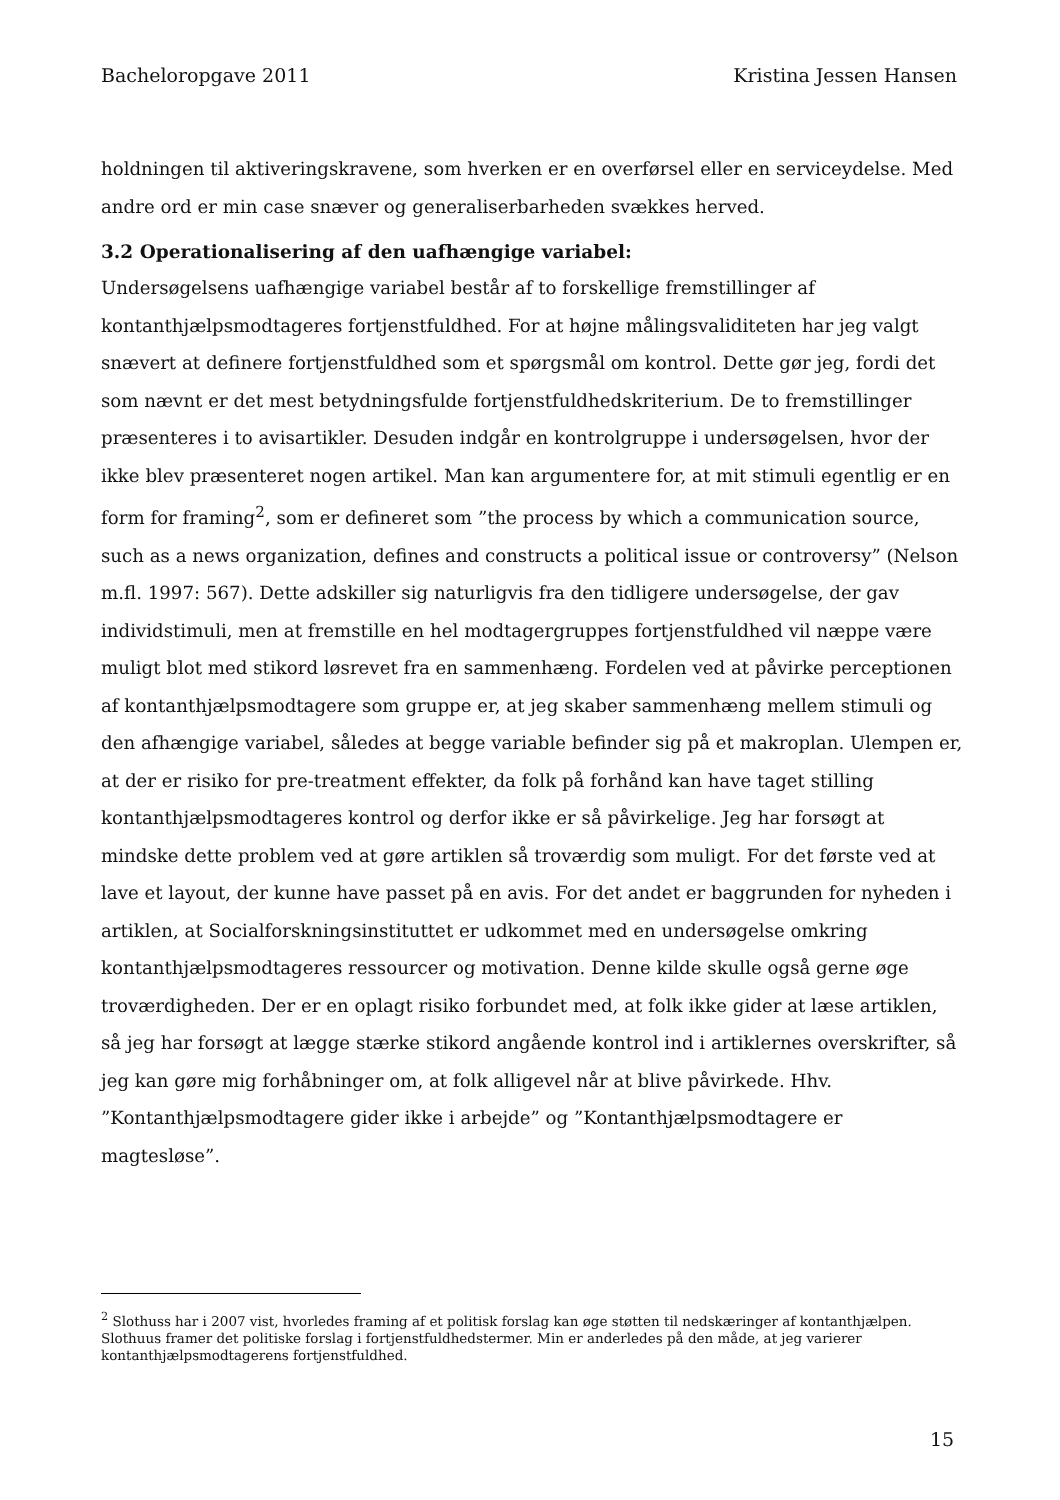Bacheloropgave 2011 Kristina Jessen Hansen
holdningen til aktiveringskravene, som hverken er en overførsel eller en serviceydelse. Med andre ord er min case snæver og generaliserbarheden svækkes herved.
3.2 Operationalisering af den uafhængige variabel:
Undersøgelsens uafhængige variabel består af to forskellige fremstillinger af kontanthjælpsmodtageres fortjenstfuldhed. For at højne målingsvaliditeten har jeg valgt snævert at definere fortjenstfuldhed som et spørgsmål om kontrol. Dette gør jeg, fordi det som nævnt er det mest betydningsfulde fortjenstfuldhedskriterium. De to fremstillinger præsenteres i to avisartikler. Desuden indgår en kontrolgruppe i undersøgelsen, hvor der ikke blev præsenteret nogen artikel. Man kan argumentere for, at mit stimuli egentlig er en form for framing<sup>2</sup>, som er defineret som ”the process by which a communication source, such as a news organization, defines and constructs a political issue or controversy” (Nelson m.fl. 1997: 567). Dette adskiller sig naturligvis fra den tidligere undersøgelse, der gav individstimuli, men at fremstille en hel modtagergruppes fortjenstfuldhed vil næppe være muligt blot med stikord løsrevet fra en sammenhæng. Fordelen ved at påvirke perceptionen af kontanthjælpsmodtagere som gruppe er, at jeg skaber sammenhæng mellem stimuli og den afhængige variabel, således at begge variable befinder sig på et makroplan. Ulempen er, at der er risiko for pre-treatment effekter, da folk på forhånd kan have taget stilling kontanthjælpsmodtageres kontrol og derfor ikke er så påvirkelige. Jeg har forsøgt at mindske dette problem ved at gøre artiklen så troværdig som muligt. For det første ved at lave et layout, der kunne have passet på en avis. For det andet er baggrunden for nyheden i artiklen, at Socialforskningsinstituttet er udkommet med en undersøgelse omkring kontanthjælpsmodtageres ressourcer og motivation. Denne kilde skulle også gerne øge troværdigheden. Der er en oplagt risiko forbundet med, at folk ikke gider at læse artiklen, så jeg har forsøgt at lægge stærke stikord angående kontrol ind i artiklernes overskrifter, så jeg kan gøre mig forhåbninger om, at folk alligevel når at blive påvirkede. Hhv. ”Kontanthjælpsmodtagere gider ikke i arbejde” og ”Kontanthjælpsmodtagere er magtesløse”.
<sup>2</sup> Slothuss har i 2007 vist, hvorledes framing af et politisk forslag kan øge støtten til nedskæringer af kontanthjælpen. Slothuus framer det politiske forslag i fortjenstfuldhedstermer. Min er anderledes på den måde, at jeg varierer kontanthjælpsmodtagerens fortjenstfuldhed.
15